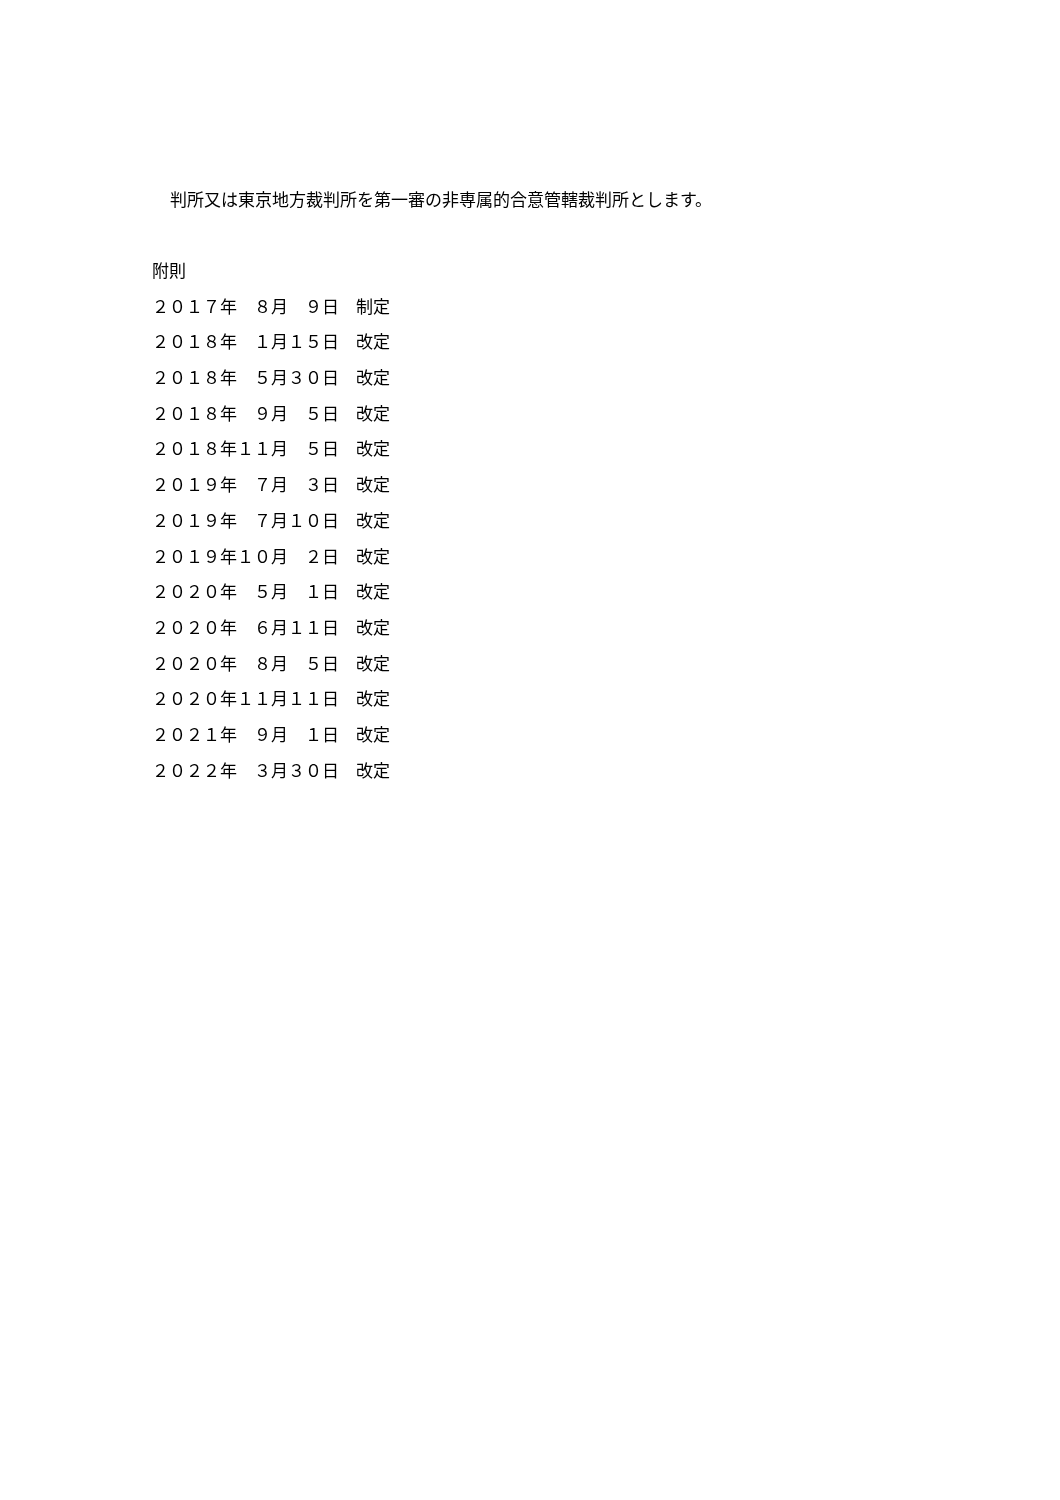判所又は東京地方裁判所を第一審の非専属的合意管轄裁判所とします。
附則
２０１７年　８月　９日　制定
２０１８年　１月１５日　改定
２０１８年　５月３０日　改定
２０１８年　９月　５日　改定
２０１８年１１月　５日　改定
２０１９年　７月　３日　改定
２０１９年　７月１０日　改定
２０１９年１０月　２日　改定
２０２０年　５月　１日　改定
２０２０年　６月１１日　改定
２０２０年　８月　５日　改定
２０２０年１１月１１日　改定
２０２１年　９月　１日　改定
２０２２年　３月３０日　改定